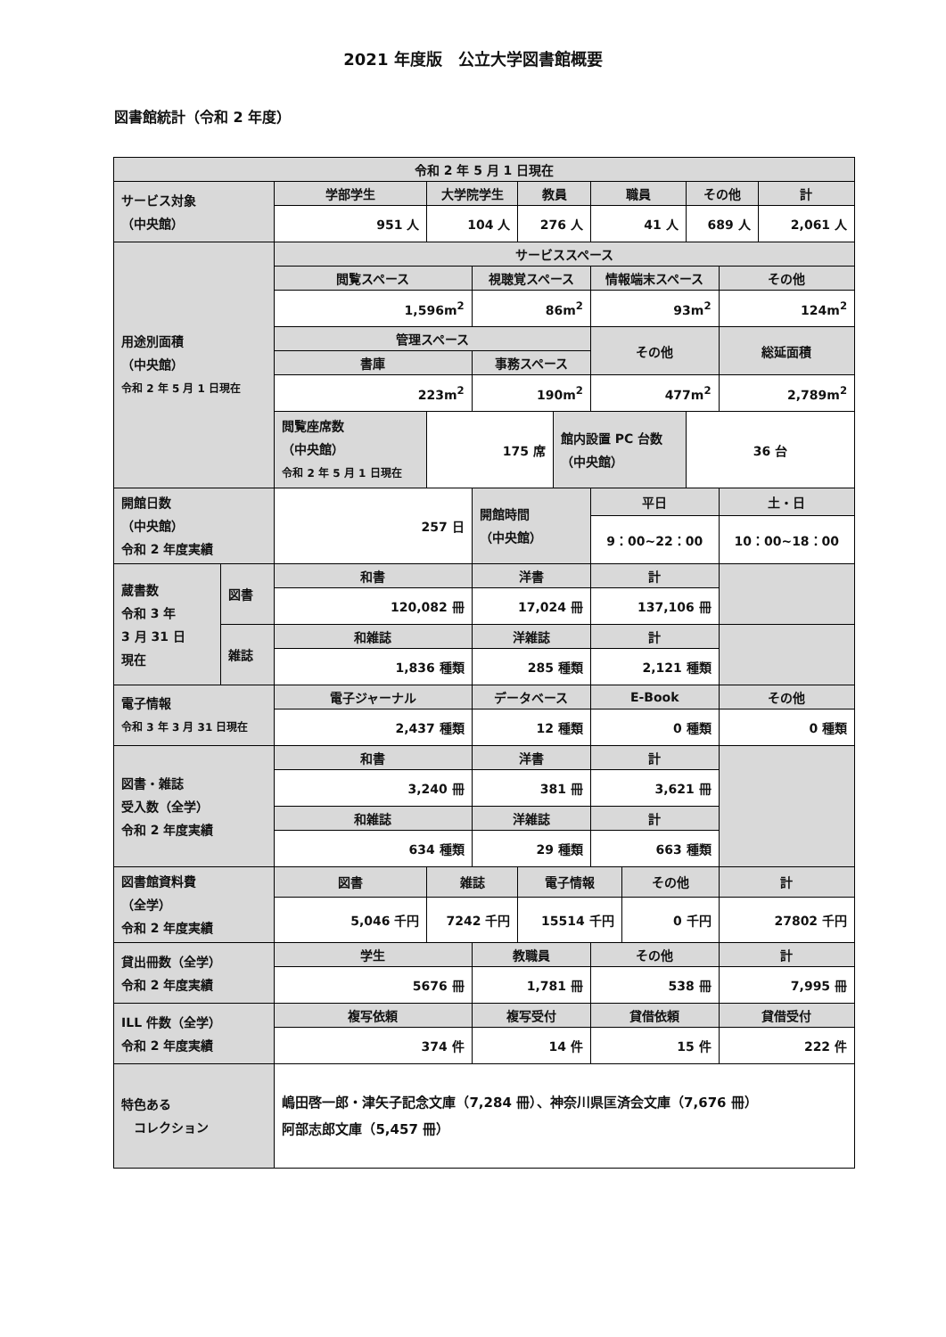2021 年度版　公立大学図書館概要
図書館統計（令和 2 年度）
| 令和 2 年 5 月 1 日現在 | | | | | | | | | | | |
| --- | --- | --- | --- | --- | --- | --- | --- | --- | --- | --- | --- |
| サービス対象 （中央館） | | 学部学生 | 大学院学生 | | 教員 | | 職員 | | その他 | | 計 |
| | | 951 人 | 104 人 | | 276 人 | | 41 人 | | 689 人 | | 2,061 人 |
| 用途別面積 （中央館） 令和 2 年 5 月 1 日現在 | | サービススペース | | | | | | | | | |
| | | 閲覧スペース | | 視聴覚スペース | | | 情報端末スペース | | | その他 | |
| | | 1,596m<sup>2</sup> | | 86m<sup>2</sup> | | | 93m<sup>2</sup> | | | 124m<sup>2</sup> | |
| | | 管理スペース | | | | | その他 | | | 総延面積 | |
| | | 書庫 | | 事務スペース | | | | | | | |
| | | 223m<sup>2</sup> | | 190m<sup>2</sup> | | | 477m<sup>2</sup> | | | 2,789m<sup>2</sup> | |
| | | 閲覧座席数 （中央館） 令和 2 年 5 月 1 日現在 | 175 席 | | | 館内設置 PC 台数 （中央館） | | | 36 台 | | |
| 開館日数 （中央館） 令和 2 年度実績 | | 257 日 | | 開館時間 （中央館） | | | 平日 | | | 土・日 | |
| | | | | | | | 9：00~22：00 | | | 10：00~18：00 | |
| 蔵書数 令和 3 年 3 月 31 日 現在 | 図書 | 和書 | | 洋書 | | | 計 | | | | |
| | | 120,082 冊 | | 17,024 冊 | | | 137,106 冊 | | | | |
| | 雑誌 | 和雑誌 | | 洋雑誌 | | | 計 | | | | |
| | | 1,836 種類 | | 285 種類 | | | 2,121 種類 | | | | |
| 電子情報 令和 3 年 3 月 31 日現在 | | 電子ジャーナル | | データベース | | | E-Book | | | その他 | |
| | | 2,437 種類 | | 12 種類 | | | 0 種類 | | | 0 種類 | |
| 図書・雑誌 受入数（全学） 令和 2 年度実績 | | 和書 | | 洋書 | | | 計 | | | | |
| | | 3,240 冊 | | 381 冊 | | | 3,621 冊 | | | | |
| | | 和雑誌 | | 洋雑誌 | | | 計 | | | | |
| | | 634 種類 | | 29 種類 | | | 663 種類 | | | | |
| 図書館資料費 （全学） 令和 2 年度実績 | | 図書 | 雑誌 | | 電子情報 | | | その他 | | 計 | |
| | | 5,046 千円 | 7242 千円 | | 15514 千円 | | | 0 千円 | | 27802 千円 | |
| 貸出冊数（全学） 令和 2 年度実績 | | 学生 | | 教職員 | | | その他 | | | 計 | |
| | | 5676 冊 | | 1,781 冊 | | | 538 冊 | | | 7,995 冊 | |
| ILL 件数（全学） 令和 2 年度実績 | | 複写依頼 | | 複写受付 | | | 貸借依頼 | | | 貸借受付 | |
| | | 374 件 | | 14 件 | | | 15 件 | | | 222 件 | |
| 特色ある コレクション | | 嶋田啓一郎・津矢子記念文庫（7,284 冊）、神奈川県匡済会文庫（7,676 冊） 阿部志郎文庫（5,457 冊） | | | | | | | | | |